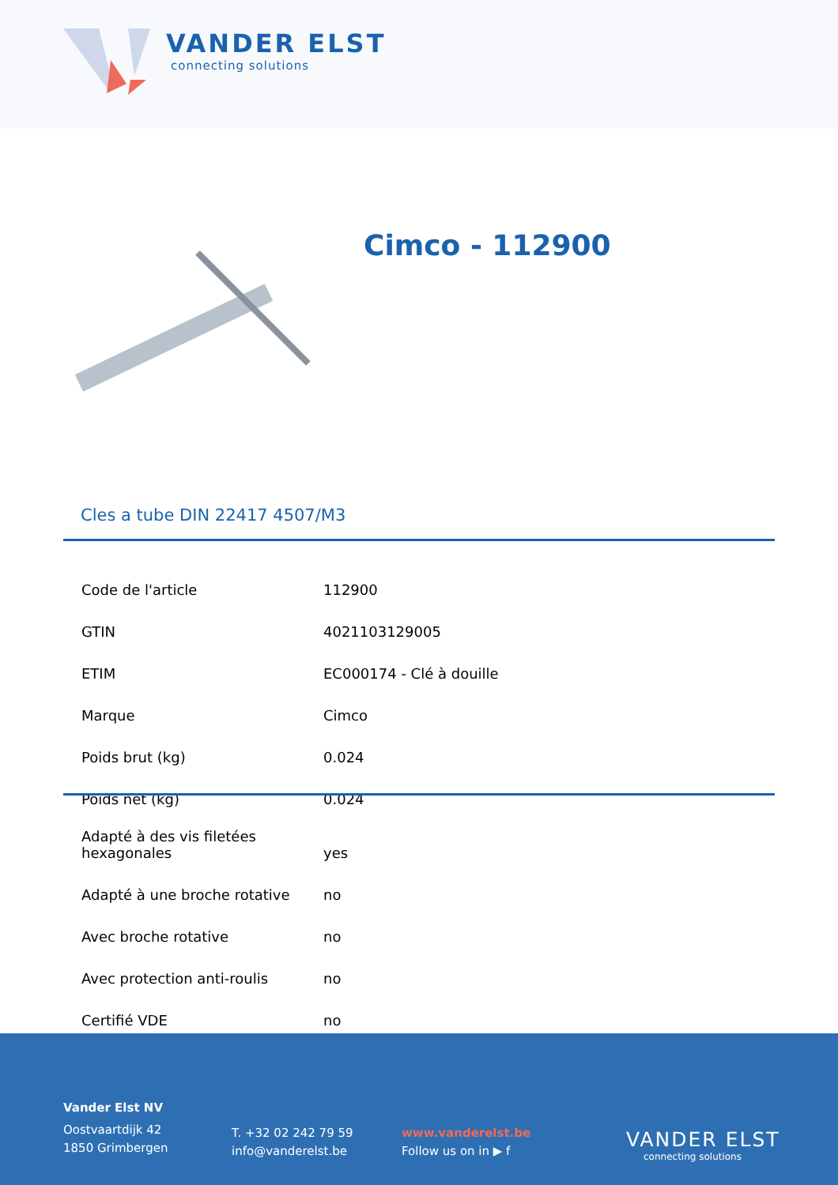VANDER ELST
connecting solutions
Cimco - 112900
Cles a tube DIN 22417 4507/M3
| Code de l'article | 112900 |
| GTIN | 4021103129005 |
| ETIM | EC000174 - Clé à douille |
| Marque | Cimco |
| Poids brut (kg) | 0.024 |
| Poids net (kg) | 0.024 |
| Adapté à des vis filetées hexagonales | yes |
| Adapté à une broche rotative | no |
| Avec broche rotative | no |
| Avec protection anti-roulis | no |
| Certifié VDE | no |
Vander Elst NV
Oostvaartdijk 42
1850 Grimbergen
T. +32 02 242 79 59
info@vanderelst.be
www.vanderelst.be
Follow us on in ▶ f
VANDER ELST
connecting solutions